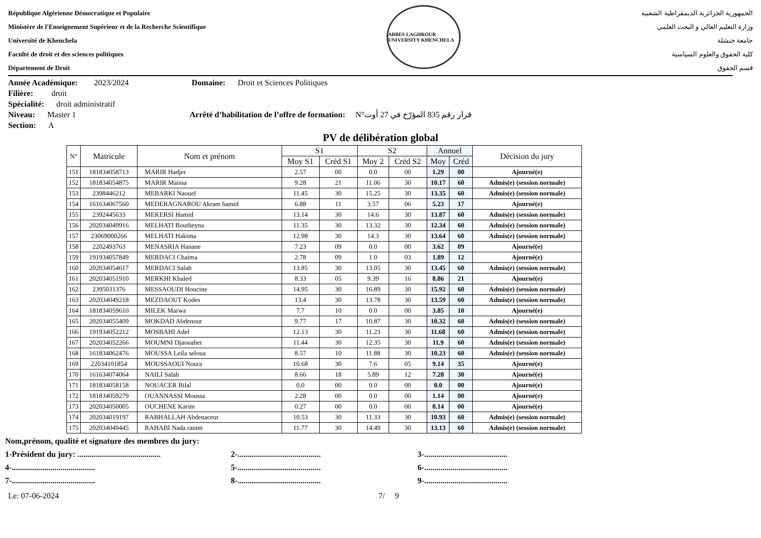République Algérienne Démocratique et Populaire
Ministère de l'Enseignement Supérieur et de la Recherche Scientifique
Université de Khenchela
Faculté de droit et des sciences politiques
Département de Droit
ABBES LAGHROUR UNIVERSITY KHENCHELA
الجمهورية الجزائرية الديمقراطية الشعبية
وزارة التعليم العالي و البحث العلمي
جامعة خنشلة
كلية الحقوق والعلوم السياسية
قسم الحقوق
Année Académique: 2023/2024 Domaine: Droit et Sciences Politiques
Filière: droit
Spécialité: droit administratif
Niveau: Master 1 Arrêté d’habilitation de l’offre de formation: N°قرار رقم 835 المؤرّخ في 27 أوت
Section: A
PV de délibération global
| N° | Matricule | Nom et prénom | S1 | | S2 | | Annuel | | Décision du jury |
| --- | --- | --- | --- | --- | --- | --- | --- | --- | --- |
| | | | Moy S1 | Créd S1 | Moy 2 | Créd S2 | Moy | Créd | |
| 151 | 181834058713 | MARIR Hadjer | 2.57 | 00 | 0.0 | 00 | 1.29 | 00 | Ajourné(e) |
| 152 | 181834054875 | MARIR Maissa | 9.28 | 21 | 11.06 | 30 | 10.17 | 60 | Admis(e) (session normale) |
| 153 | 2398446212 | MEBARKI Naouel | 11.45 | 30 | 15.25 | 30 | 13.35 | 60 | Admis(e) (session normale) |
| 154 | 161634067560 | MEDERAGNAROU Akram hamid | 6.88 | 11 | 3.57 | 06 | 5.23 | 17 | Ajourné(e) |
| 155 | 2392445633 | MEKERSI Hamid | 13.14 | 30 | 14.6 | 30 | 13.87 | 60 | Admis(e) (session normale) |
| 156 | 202034049916 | MELHATI Boutheyna | 11.35 | 30 | 13.32 | 30 | 12.34 | 60 | Admis(e) (session normale) |
| 157 | 23069000266 | MELHATI Hakima | 12.98 | 30 | 14.3 | 30 | 13.64 | 60 | Admis(e) (session normale) |
| 158 | 2202493763 | MENASRIA Hanane | 7.23 | 09 | 0.0 | 00 | 3.62 | 09 | Ajourné(e) |
| 159 | 191934057849 | MERDACI Chaima | 2.78 | 09 | 1.0 | 03 | 1.89 | 12 | Ajourné(e) |
| 160 | 202034054617 | MERDACI Salah | 13.85 | 30 | 13.05 | 30 | 13.45 | 60 | Admis(e) (session normale) |
| 161 | 202034051910 | MERKHI Khaled | 8.33 | 05 | 9.39 | 16 | 8.86 | 21 | Ajourné(e) |
| 162 | 2395031376 | MESSAOUDI Houcine | 14.95 | 30 | 16.89 | 30 | 15.92 | 60 | Admis(e) (session normale) |
| 163 | 202034049218 | MEZDAOUT Kodes | 13.4 | 30 | 13.78 | 30 | 13.59 | 60 | Admis(e) (session normale) |
| 164 | 181834059610 | MILEK Marwa | 7.7 | 10 | 0.0 | 00 | 3.85 | 10 | Ajourné(e) |
| 165 | 202034055409 | MOKDAD Abdenour | 9.77 | 17 | 10.87 | 30 | 10.32 | 60 | Admis(e) (session normale) |
| 166 | 191934052212 | MOSBAHI Adel | 12.13 | 30 | 11.23 | 30 | 11.68 | 60 | Admis(e) (session normale) |
| 167 | 202034052266 | MOUMNI Djaouaher | 11.44 | 30 | 12.35 | 30 | 11.9 | 60 | Admis(e) (session normale) |
| 168 | 161834062476 | MOUSSA Leila seloua | 8.57 | 10 | 11.88 | 30 | 10.23 | 60 | Admis(e) (session normale) |
| 169 | 22034101854 | MOUSSAOUI Noura | 10.68 | 30 | 7.6 | 05 | 9.14 | 35 | Ajourné(e) |
| 170 | 161634074064 | NAILI Salah | 8.66 | 18 | 5.89 | 12 | 7.28 | 30 | Ajourné(e) |
| 171 | 181834058158 | NOUACER Bilal | 0.0 | 00 | 0.0 | 00 | 0.0 | 00 | Ajourné(e) |
| 172 | 181834059279 | OUANNASSI Moussa | 2.28 | 00 | 0.0 | 00 | 1.14 | 00 | Ajourné(e) |
| 173 | 202034050005 | OUCHENE Karim | 0.27 | 00 | 0.0 | 00 | 0.14 | 00 | Ajourné(e) |
| 174 | 202034019197 | RABHALLAH Abdenaceur | 10.53 | 30 | 11.33 | 30 | 10.93 | 60 | Admis(e) (session normale) |
| 175 | 202034049445 | RAHABI Nada ranim | 11.77 | 30 | 14.49 | 30 | 13.13 | 60 | Admis(e) (session normale) |
Nom,prénom, qualité et signature des membres du jury:
1-Président du jury: ......................................... 2-......................................... 3-.........................................
4-......................................... 5-......................................... 6-.........................................
7-......................................... 8-......................................... 9-.........................................
Le: 07-06-2024 7/ 9